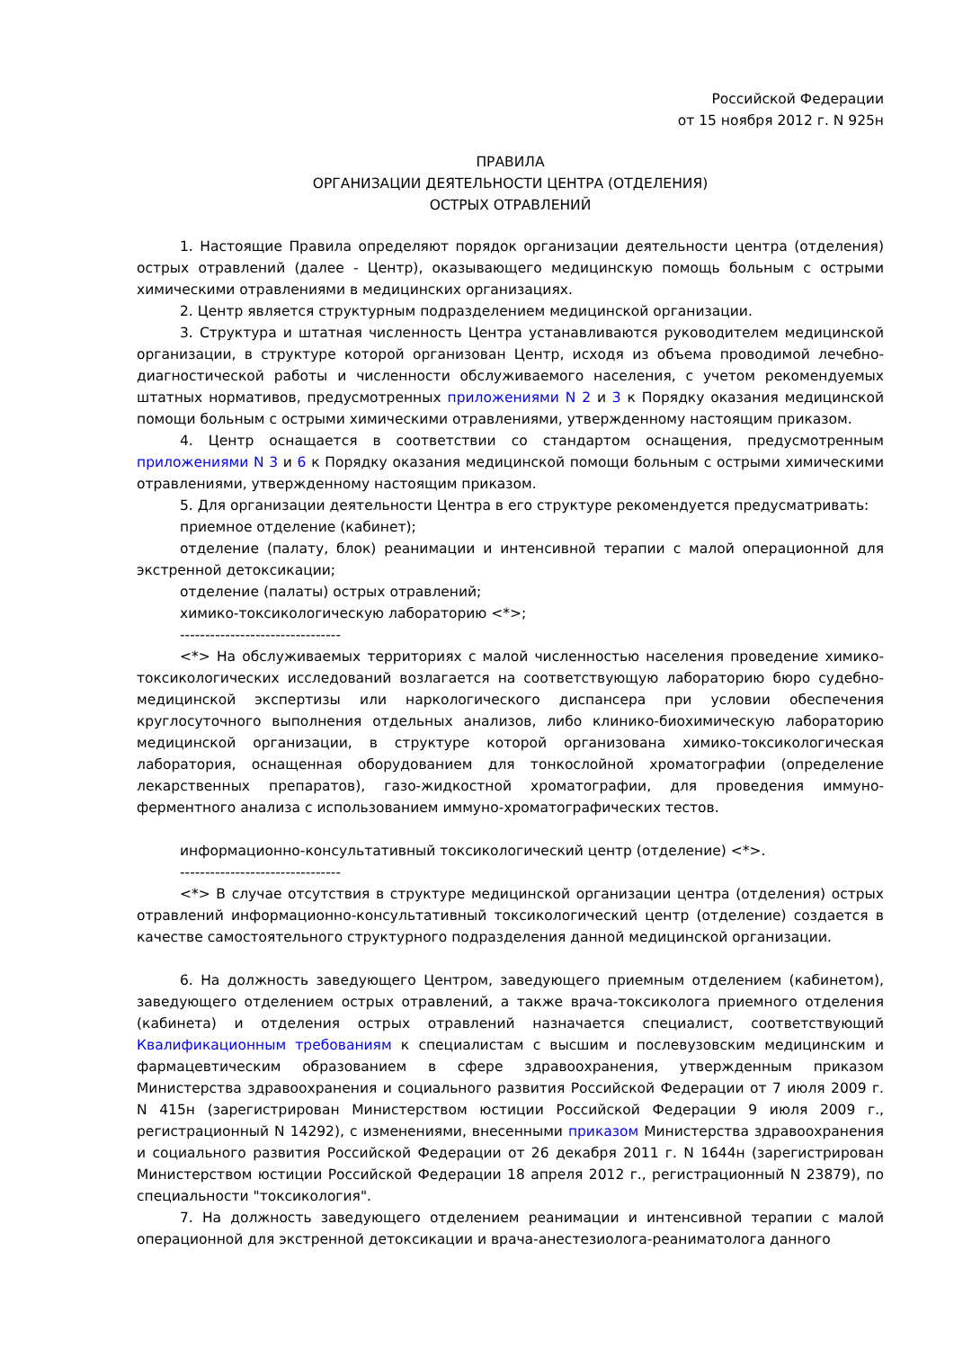Российской Федерации
от 15 ноября 2012 г. N 925н
ПРАВИЛА
ОРГАНИЗАЦИИ ДЕЯТЕЛЬНОСТИ ЦЕНТРА (ОТДЕЛЕНИЯ)
ОСТРЫХ ОТРАВЛЕНИЙ
1. Настоящие Правила определяют порядок организации деятельности центра (отделения) острых отравлений (далее - Центр), оказывающего медицинскую помощь больным с острыми химическими отравлениями в медицинских организациях.
2. Центр является структурным подразделением медицинской организации.
3. Структура и штатная численность Центра устанавливаются руководителем медицинской организации, в структуре которой организован Центр, исходя из объема проводимой лечебно-диагностической работы и численности обслуживаемого населения, с учетом рекомендуемых штатных нормативов, предусмотренных приложениями N 2 и 3 к Порядку оказания медицинской помощи больным с острыми химическими отравлениями, утвержденному настоящим приказом.
4. Центр оснащается в соответствии со стандартом оснащения, предусмотренным приложениями N 3 и 6 к Порядку оказания медицинской помощи больным с острыми химическими отравлениями, утвержденному настоящим приказом.
5. Для организации деятельности Центра в его структуре рекомендуется предусматривать:
приемное отделение (кабинет);
отделение (палату, блок) реанимации и интенсивной терапии с малой операционной для экстренной детоксикации;
отделение (палаты) острых отравлений;
химико-токсикологическую лабораторию <*>;
--------------------------------
<*> На обслуживаемых территориях с малой численностью населения проведение химико-токсикологических исследований возлагается на соответствующую лабораторию бюро судебно-медицинской экспертизы или наркологического диспансера при условии обеспечения круглосуточного выполнения отдельных анализов, либо клинико-биохимическую лабораторию медицинской организации, в структуре которой организована химико-токсикологическая лаборатория, оснащенная оборудованием для тонкослойной хроматографии (определение лекарственных препаратов), газо-жидкостной хроматографии, для проведения иммуно-ферментного анализа с использованием иммуно-хроматографических тестов.
информационно-консультативный токсикологический центр (отделение) <*>.
--------------------------------
<*> В случае отсутствия в структуре медицинской организации центра (отделения) острых отравлений информационно-консультативный токсикологический центр (отделение) создается в качестве самостоятельного структурного подразделения данной медицинской организации.
6. На должность заведующего Центром, заведующего приемным отделением (кабинетом), заведующего отделением острых отравлений, а также врача-токсиколога приемного отделения (кабинета) и отделения острых отравлений назначается специалист, соответствующий Квалификационным требованиям к специалистам с высшим и послевузовским медицинским и фармацевтическим образованием в сфере здравоохранения, утвержденным приказом Министерства здравоохранения и социального развития Российской Федерации от 7 июля 2009 г. N 415н (зарегистрирован Министерством юстиции Российской Федерации 9 июля 2009 г., регистрационный N 14292), с изменениями, внесенными приказом Министерства здравоохранения и социального развития Российской Федерации от 26 декабря 2011 г. N 1644н (зарегистрирован Министерством юстиции Российской Федерации 18 апреля 2012 г., регистрационный N 23879), по специальности "токсикология".
7. На должность заведующего отделением реанимации и интенсивной терапии с малой операционной для экстренной детоксикации и врача-анестезиолога-реаниматолога данного